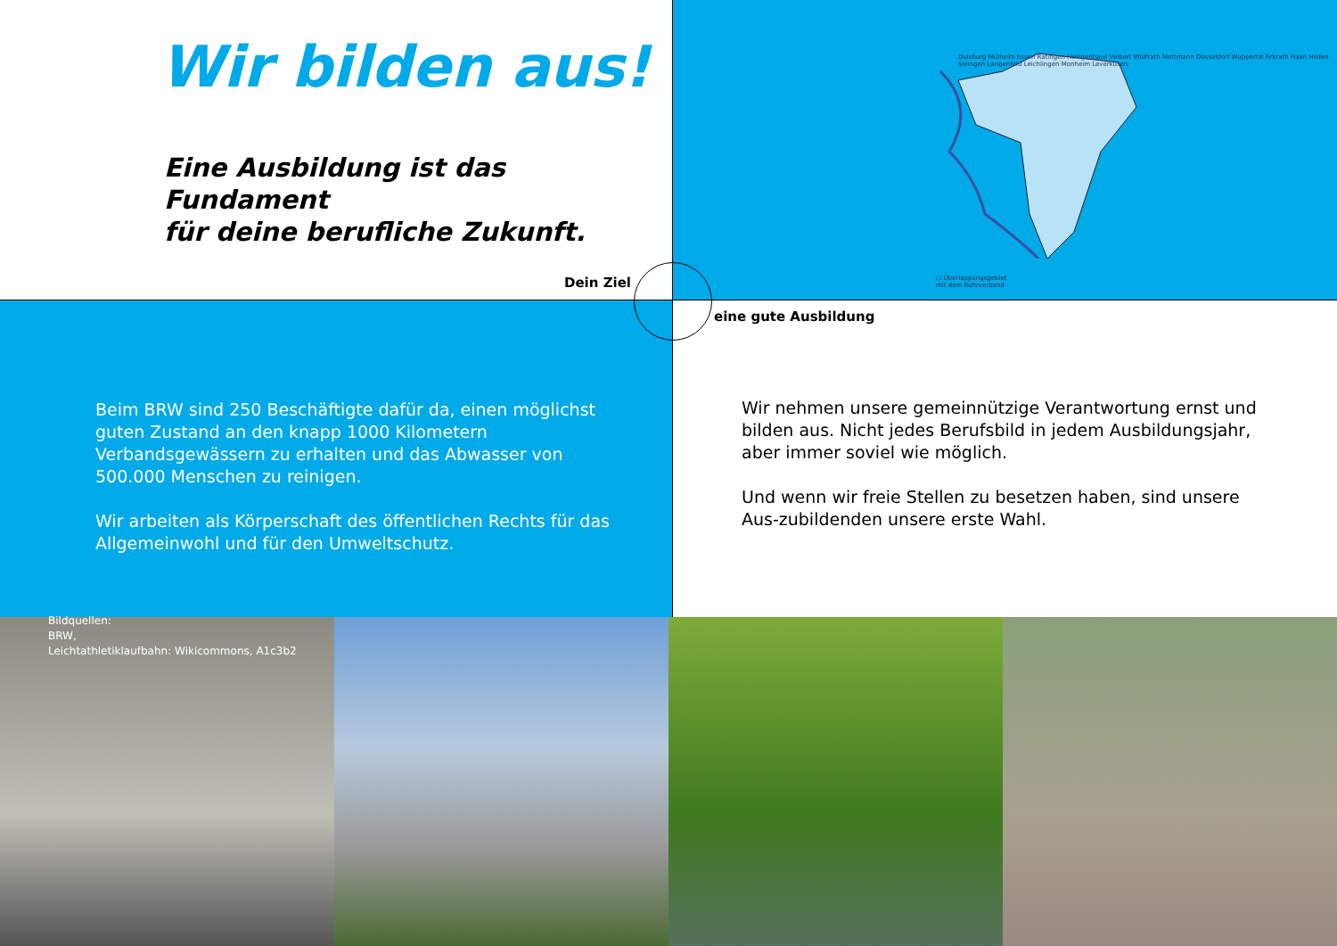Wir bilden aus!
Eine Ausbildung ist das Fundament
für deine berufliche Zukunft.
Dein Ziel
Duisburg Mülheim Essen Ratingen Heiligenhaus Velbert Wülfrath Mettmann Düsseldorf Wuppertal Erkrath Haan Hilden Solingen Langenfeld Leichlingen Monheim Leverkusen
☐ Überlappungsgebiet
mit dem Ruhrverband
Beim BRW sind 250 Beschäftigte dafür da, einen möglichst guten Zustand an den knapp 1000 Kilometern Verbandsgewässern zu erhalten und das Abwasser von 500.000 Menschen zu reinigen.
Wir arbeiten als Körperschaft des öffentlichen Rechts für das Allgemeinwohl und für den Umweltschutz.
Wir nehmen unsere gemeinnützige Verantwortung ernst und bilden aus. Nicht jedes Berufsbild in jedem Ausbildungsjahr, aber immer soviel wie möglich.
Und wenn wir freie Stellen zu besetzen haben, sind unsere Aus-zubildenden unsere erste Wahl.
Bildquellen:
BRW,
Leichtathletiklaufbahn: Wikicommons, A1c3b2
eine gute Ausbildung